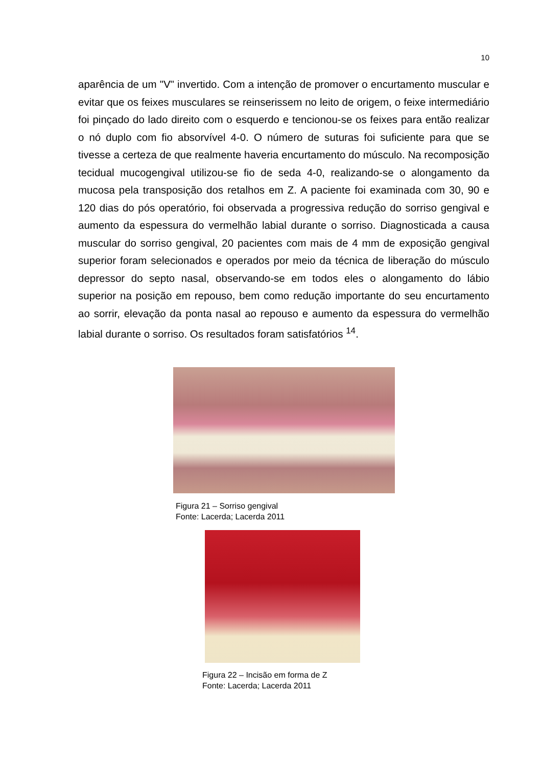10
aparência de um "V" invertido. Com a intenção de promover o encurtamento muscular e evitar que os feixes musculares se reinserissem no leito de origem, o feixe intermediário foi pinçado do lado direito com o esquerdo e tencionou-se os feixes para então realizar o nó duplo com fio absorvível 4-0. O número de suturas foi suficiente para que se tivesse a certeza de que realmente haveria encurtamento do músculo. Na recomposição tecidual mucogengival utilizou-se fio de seda 4-0, realizando-se o alongamento da mucosa pela transposição dos retalhos em Z. A paciente foi examinada com 30, 90 e 120 dias do pós operatório, foi observada a progressiva redução do sorriso gengival e aumento da espessura do vermelhão labial durante o sorriso. Diagnosticada a causa muscular do sorriso gengival, 20 pacientes com mais de 4 mm de exposição gengival superior foram selecionados e operados por meio da técnica de liberação do músculo depressor do septo nasal, observando-se em todos eles o alongamento do lábio superior na posição em repouso, bem como redução importante do seu encurtamento ao sorrir, elevação da ponta nasal ao repouso e aumento da espessura do vermelhão labial durante o sorriso. Os resultados foram satisfatórios <sup>14</sup>.
Figura 21 – Sorriso gengival
Fonte: Lacerda; Lacerda 2011
Figura 22 – Incisão em forma de Z
Fonte: Lacerda; Lacerda 2011